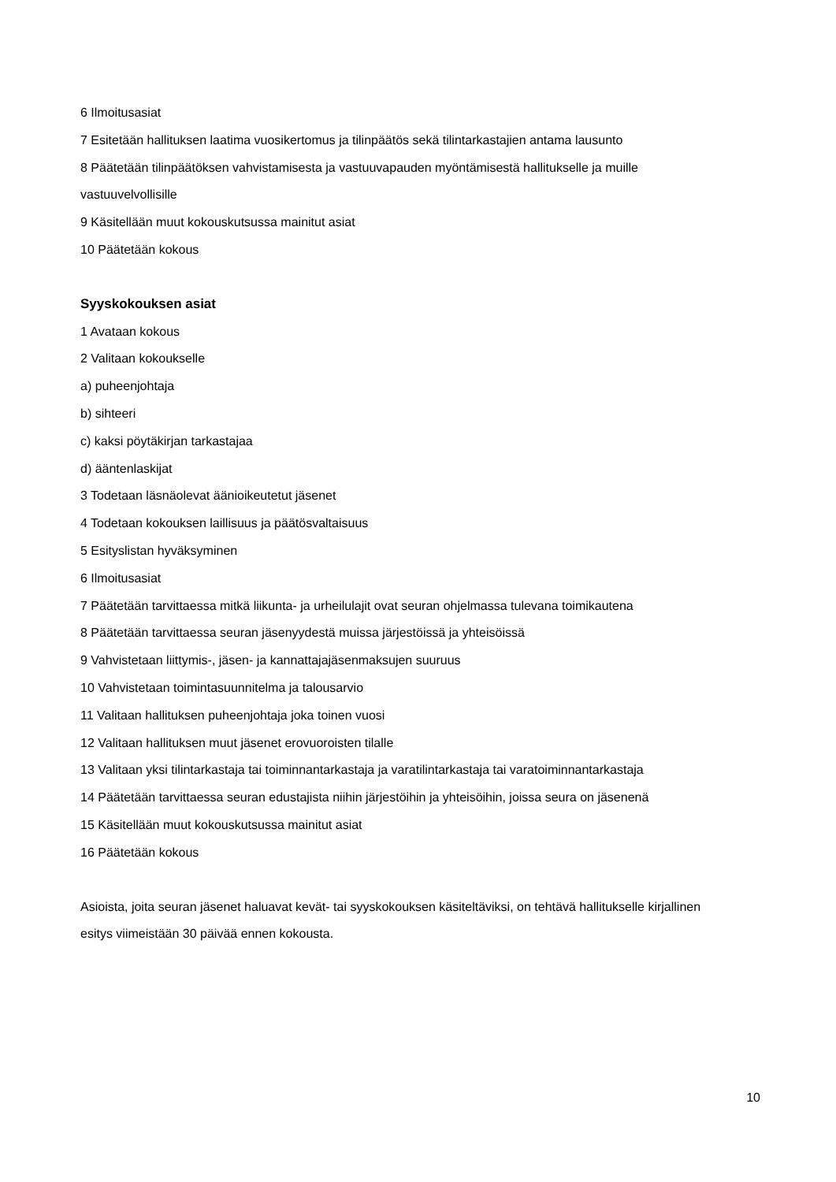6 Ilmoitusasiat
7 Esitetään hallituksen laatima vuosikertomus ja tilinpäätös sekä tilintarkastajien antama lausunto
8 Päätetään tilinpäätöksen vahvistamisesta ja vastuuvapauden myöntämisestä hallitukselle ja muille vastuuvelvollisille
9 Käsitellään muut kokouskutsussa mainitut asiat
10 Päätetään kokous
Syyskokouksen asiat
1 Avataan kokous
2 Valitaan kokoukselle
a) puheenjohtaja
b) sihteeri
c) kaksi pöytäkirjan tarkastajaa
d) ääntenlaskijat
3 Todetaan läsnäolevat äänioikeutetut jäsenet
4 Todetaan kokouksen laillisuus ja päätösvaltaisuus
5 Esityslistan hyväksyminen
6 Ilmoitusasiat
7 Päätetään tarvittaessa mitkä liikunta- ja urheilulajit ovat seuran ohjelmassa tulevana toimikautena
8 Päätetään tarvittaessa seuran jäsenyydestä muissa järjestöissä ja yhteisöissä
9 Vahvistetaan liittymis-, jäsen- ja kannattajajäsenmaksujen suuruus
10 Vahvistetaan toimintasuunnitelma ja talousarvio
11 Valitaan hallituksen puheenjohtaja joka toinen vuosi
12 Valitaan hallituksen muut jäsenet erovuoroisten tilalle
13 Valitaan yksi tilintarkastaja tai toiminnantarkastaja ja varatilintarkastaja tai varatoiminnantarkastaja
14 Päätetään tarvittaessa seuran edustajista niihin järjestöihin ja yhteisöihin, joissa seura on jäsenenä
15 Käsitellään muut kokouskutsussa mainitut asiat
16 Päätetään kokous
Asioista, joita seuran jäsenet haluavat kevät- tai syyskokouksen käsiteltäviksi, on tehtävä hallitukselle kirjallinen esitys viimeistään 30 päivää ennen kokousta.
10